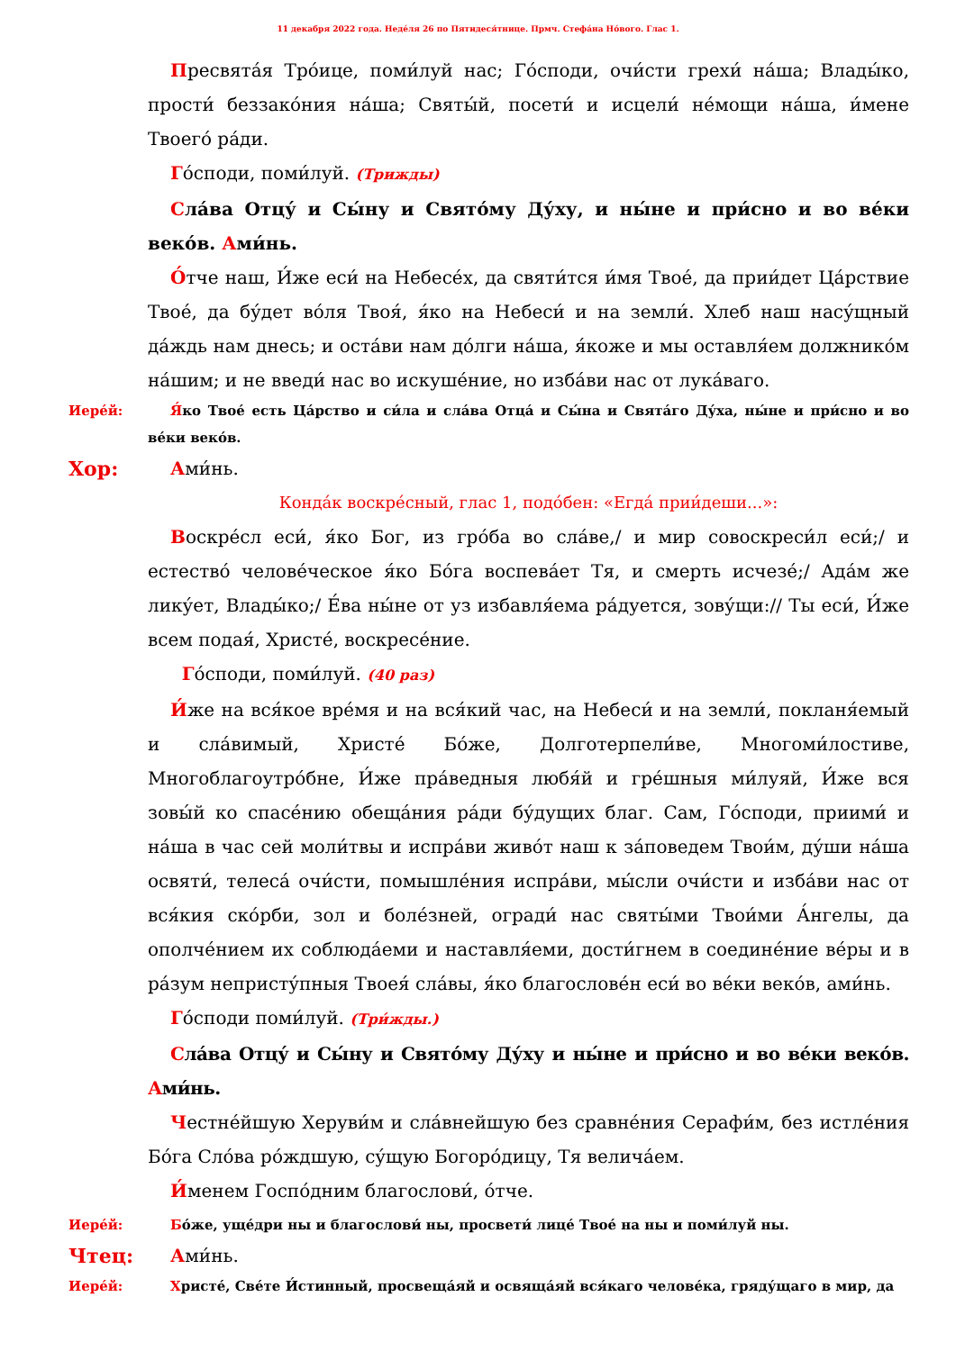11 декабря 2022 года. Неде́ля 26 по Пятидеся́тнице. Прмч. Стефа́на Но́вого. Глас 1.
Пресвята́я Тро́ице, поми́луй нас; Го́споди, очи́сти грехи́ на́ша; Влады́ко, прости́ беззако́ния на́ша; Святы́й, посети́ и исцели́ не́мощи на́ша, и́мене Твоего́ ра́ди.
Го́споди, поми́луй. (Трижды)
Сла́ва Отцу́ и Сы́ну и Свято́му Ду́ху, и ны́не и при́сно и во ве́ки веко́в. Ами́нь.
О́тче наш, И́же еси́ на Небесе́х, да святи́тся и́мя Твое́, да прии́дет Ца́рствие Твое́, да бу́дет во́ля Твоя́, я́ко на Небеси́ и на земли́. Хлеб наш насу́щный да́ждь нам днесь; и оста́ви нам до́лги на́ша, я́коже и мы оставля́ем должнико́м на́шим; и не введи́ нас во искуше́ние, но изба́ви нас от лука́ваго.
Иере́й: Я́ко Твое́ есть Ца́рство и си́ла и сла́ва Отца́ и Сы́на и Свята́го Ду́ха, ны́не и при́сно и во ве́ки веко́в.
Хор: Ами́нь.
Конда́к воскре́сный, глас 1, подо́бен: «Егда́ прии́деши...»:
Воскре́сл еси́, я́ко Бог, из гро́ба во сла́ве,/ и мир совоскреси́л еси́;/ и естество́ челове́ческое я́ко Бо́га воспева́ет Тя, и смерть исчезе́;/ Ада́м же лику́ет, Влады́ко;/ Е́ва ны́не от уз избавля́ема ра́дуется, зову́щи:// Ты еси́, И́же всем подая́, Христе́, воскресе́ние.
Го́споди, поми́луй. (40 раз)
И́же на вся́кое вре́мя и на вся́кий час, на Небеси́ и на земли́, покланя́емый и сла́вимый, Христе́ Бо́же, Долготерпели́ве, Многоми́лостиве, Многоблагоутро́бне, И́же пра́ведныя любя́й и гре́шныя ми́луяй, И́же вся зовы́й ко спасе́нию обеща́ния ра́ди бу́дущих благ. Сам, Го́споди, приими́ и на́ша в час сей моли́твы и испра́ви живо́т наш к за́поведем Твои́м, ду́ши на́ша освяти́, телеса́ очи́сти, помышле́ния испра́ви, мы́сли очи́сти и изба́ви нас от вся́кия ско́рби, зол и боле́зней, огради́ нас святы́ми Твои́ми А́нгелы, да ополче́нием их соблюда́еми и наставля́еми, дости́гнем в соедине́ние ве́ры и в ра́зум непристу́пныя Твоея́ сла́вы, я́ко благослове́н еси́ во ве́ки веко́в, ами́нь.
Го́споди поми́луй. (Три́жды.)
Сла́ва Отцу́ и Сы́ну и Свято́му Ду́ху и ны́не и при́сно и во ве́ки веко́в. Ами́нь.
Честне́йшую Херуви́м и сла́внейшую без сравне́ния Серафи́м, без истле́ния Бо́га Сло́ва ро́ждшую, су́щую Богоро́дицу, Тя велича́ем.
И́менем Госпо́дним благослови́, о́тче.
Иере́й: Бо́же, уще́дри ны и благослови́ ны, просвети́ лице́ Твое́ на ны и поми́луй ны.
Чтец: Ами́нь.
Иере́й: Христе́, Све́те И́стинный, просвеща́яй и освяща́яй вся́каго челове́ка, гряду́щаго в мир, да